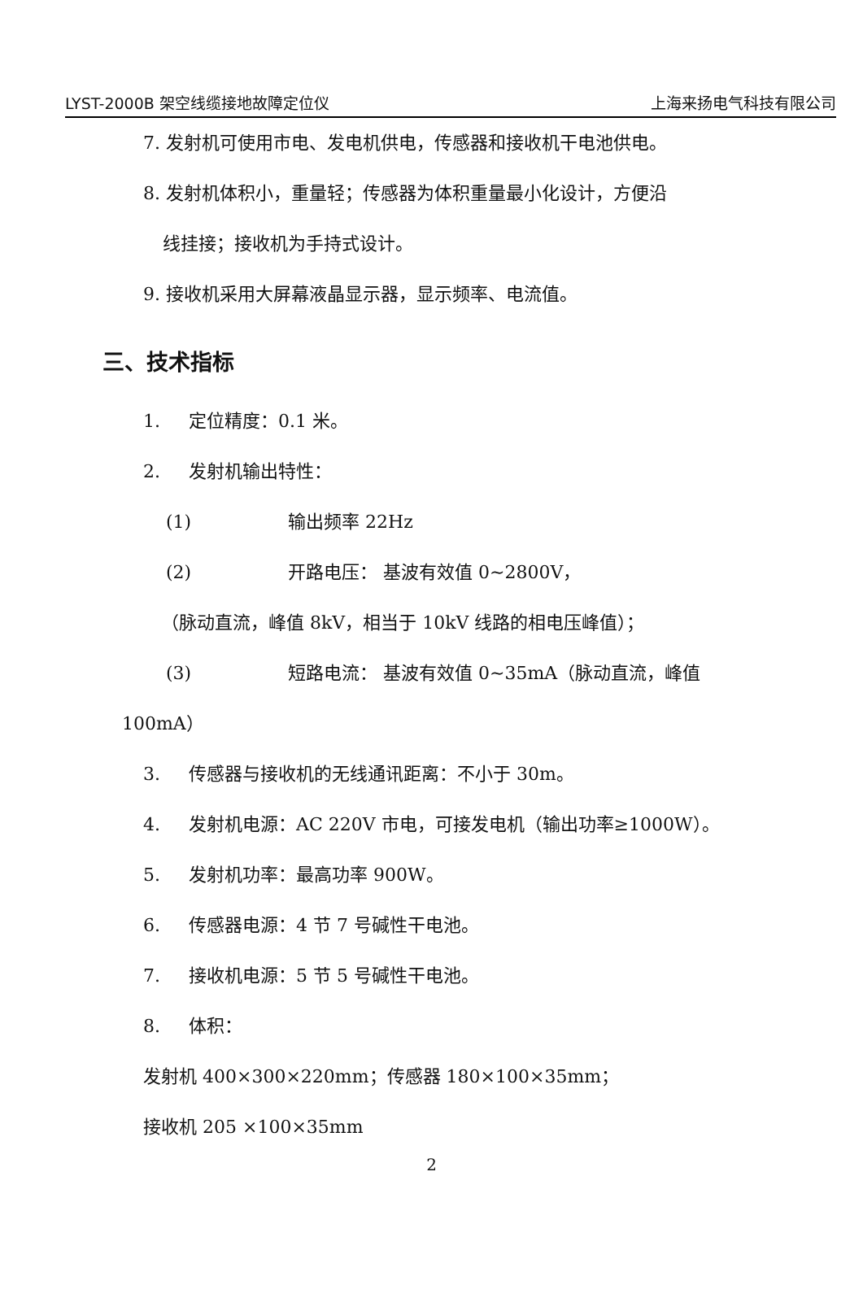LYST-2000B 架空线缆接地故障定位仪 上海来扬电气科技有限公司
7. 发射机可使用市电、发电机供电，传感器和接收机干电池供电。
8. 发射机体积小，重量轻；传感器为体积重量最小化设计，方便沿
线挂接；接收机为手持式设计。
9. 接收机采用大屏幕液晶显示器，显示频率、电流值。
三、技术指标
1. 定位精度：0.1 米。
2. 发射机输出特性：
(1) 输出频率 22Hz
(2) 开路电压： 基波有效值 0~2800V，
（脉动直流，峰值 8kV，相当于 10kV 线路的相电压峰值）；
(3) 短路电流： 基波有效值 0~35mA（脉动直流，峰值
100mA）
3. 传感器与接收机的无线通讯距离：不小于 30m。
4. 发射机电源：AC 220V 市电，可接发电机（输出功率≥1000W）。
5. 发射机功率：最高功率 900W。
6. 传感器电源：4 节 7 号碱性干电池。
7. 接收机电源：5 节 5 号碱性干电池。
8. 体积：
发射机 400×300×220mm；传感器 180×100×35mm；
接收机 205 ×100×35mm
2